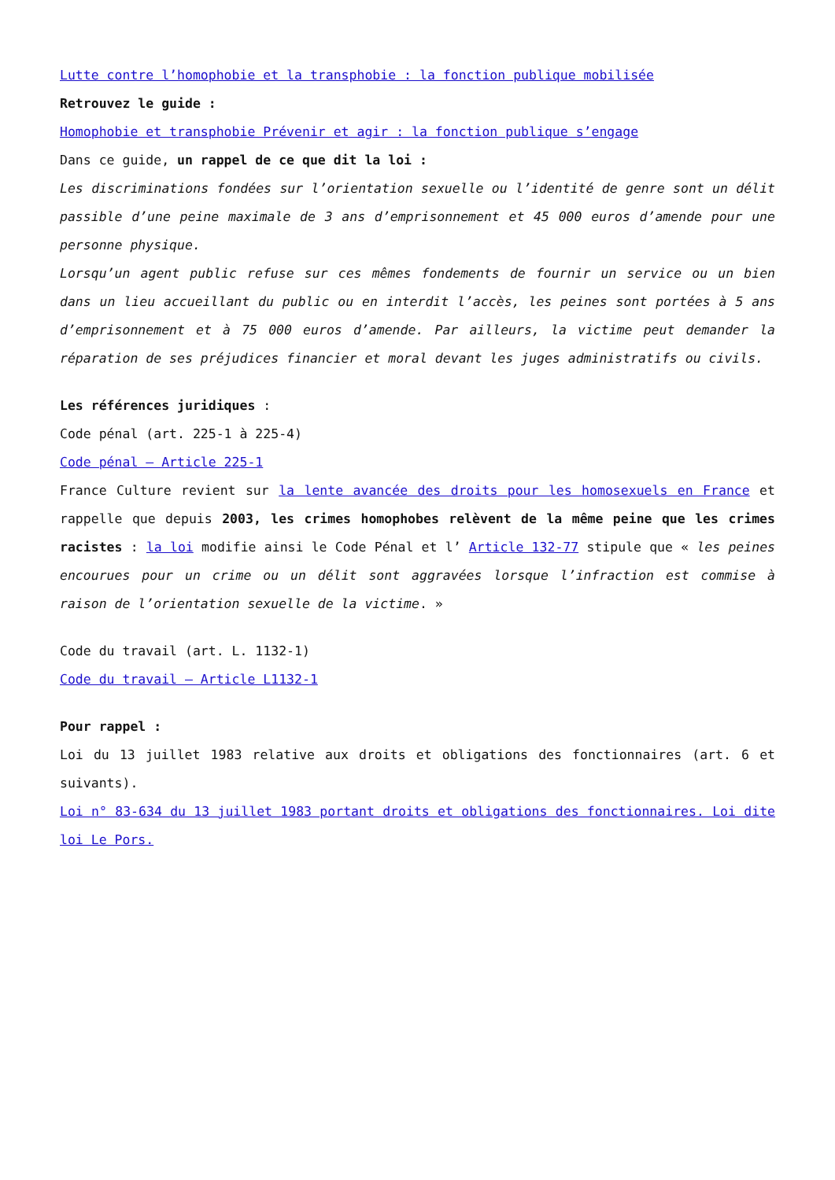Lutte contre l’homophobie et la transphobie : la fonction publique mobilisée
Retrouvez le guide :
Homophobie et transphobie Prévenir et agir : la fonction publique s’engage
Dans ce guide, un rappel de ce que dit la loi :
Les discriminations fondées sur l’orientation sexuelle ou l’identité de genre sont un délit passible d’une peine maximale de 3 ans d’emprisonnement et 45 000 euros d’amende pour une personne physique.
Lorsqu’un agent public refuse sur ces mêmes fondements de fournir un service ou un bien dans un lieu accueillant du public ou en interdit l’accès, les peines sont portées à 5 ans d’emprisonnement et à 75 000 euros d’amende. Par ailleurs, la victime peut demander la réparation de ses préjudices financier et moral devant les juges administratifs ou civils.
Les références juridiques :
Code pénal (art. 225-1 à 225-4)
Code pénal – Article 225-1
France Culture revient sur la lente avancée des droits pour les homosexuels en France et rappelle que depuis 2003, les crimes homophobes relèvent de la même peine que les crimes racistes : la loi modifie ainsi le Code Pénal et l’ Article 132-77 stipule que « les peines encourues pour un crime ou un délit sont aggravées lorsque l’infraction est commise à raison de l’orientation sexuelle de la victime. »
Code du travail (art. L. 1132-1)
Code du travail – Article L1132-1
Pour rappel :
Loi du 13 juillet 1983 relative aux droits et obligations des fonctionnaires (art. 6 et suivants).
Loi n° 83-634 du 13 juillet 1983 portant droits et obligations des fonctionnaires. Loi dite loi Le Pors.